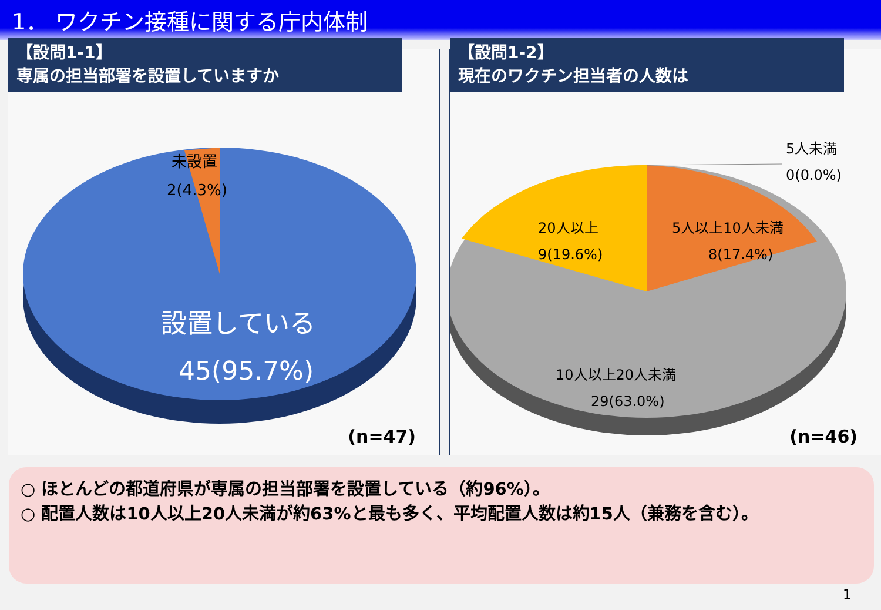1． ワクチン接種に関する庁内体制
【設問1-1】
専属の担当部署を設置していますか
未設置
2(4.3%)
設置している
45(95.7%)
(n=47)
【設問1-2】
現在のワクチン担当者の人数は
5人未満
0(0.0%)
5人以上10人未満
8(17.4%)
20人以上
9(19.6%)
10人以上20人未満
29(63.0%)
(n=46)
○ ほとんどの都道府県が専属の担当部署を設置している（約96%）。
○ 配置人数は10人以上20人未満が約63%と最も多く、平均配置人数は約15人（兼務を含む）。
1